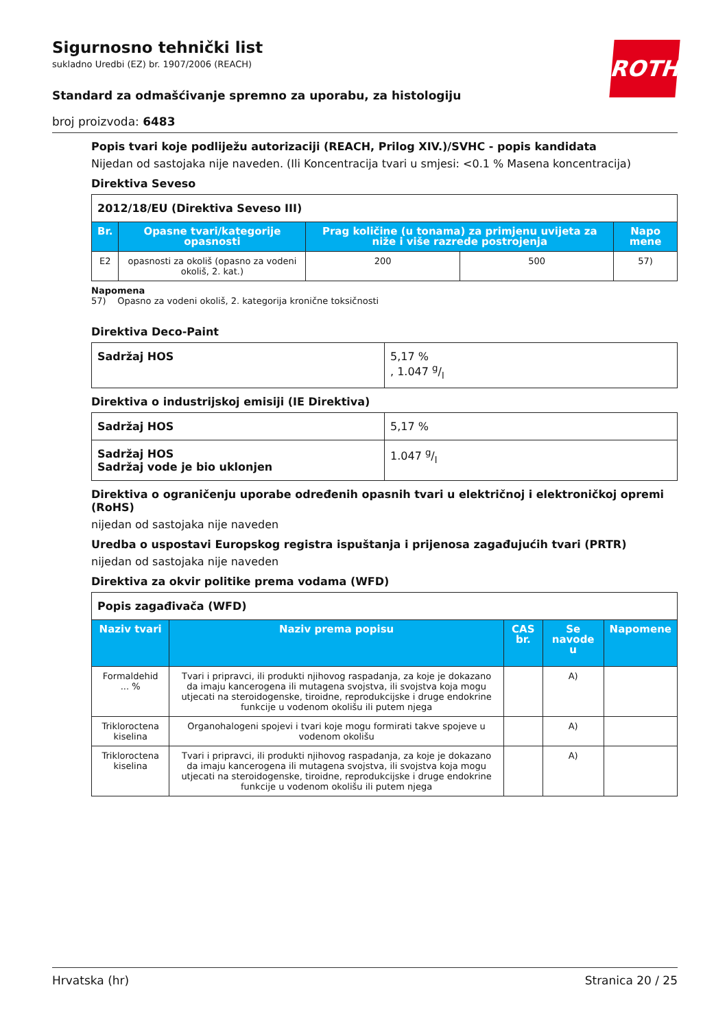ROTH
Sigurnosno tehnički list
sukladno Uredbi (EZ) br. 1907/2006 (REACH)
Standard za odmašćivanje spremno za uporabu, za histologiju
broj proizvoda: 6483
Popis tvari koje podliježu autorizaciji (REACH, Prilog XIV.)/SVHC - popis kandidata
Nijedan od sastojaka nije naveden. (Ili Koncentracija tvari u smjesi: <0.1 % Masena koncentracija)
Direktiva Seveso
| 2012/18/EU (Direktiva Seveso III) | | | | |
| Br. | Opasne tvari/kategorije opasnosti | Prag količine (u tonama) za primjenu uvijeta za niže i više razrede postrojenja | | Napo mene |
| E2 | opasnosti za okoliš (opasno za vodeni okoliš, 2. kat.) | 200 | 500 | 57) |
Napomena
57) Opasno za vodeni okoliš, 2. kategorija kronične toksičnosti
Direktiva Deco-Paint
| Sadržaj HOS | 5,17 % , 1.047 g/l |
Direktiva o industrijskoj emisiji (IE Direktiva)
| Sadržaj HOS | 5,17 % |
| Sadržaj HOS Sadržaj vode je bio uklonjen | 1.047 g/l |
Direktiva o ograničenju uporabe određenih opasnih tvari u električnoj i elektroničkoj opremi (RoHS)
nijedan od sastojaka nije naveden
Uredba o uspostavi Europskog registra ispuštanja i prijenosa zagađujućih tvari (PRTR)
nijedan od sastojaka nije naveden
Direktiva za okvir politike prema vodama (WFD)
| Popis zagađivača (WFD) | | | | |
| Naziv tvari | Naziv prema popisu | CAS br. | Se navode u | Napomene |
| Formaldehid ... % | Tvari i pripravci, ili produkti njihovog raspadanja, za koje je dokazano da imaju kancerogena ili mutagena svojstva, ili svojstva koja mogu utjecati na steroidogenske, tiroidne, reprodukcijske i druge endokrine funkcije u vodenom okolišu ili putem njega | | A) | |
| Trikloroctena kiselina | Organohalogeni spojevi i tvari koje mogu formirati takve spojeve u vodenom okolišu | | A) | |
| Trikloroctena kiselina | Tvari i pripravci, ili produkti njihovog raspadanja, za koje je dokazano da imaju kancerogena ili mutagena svojstva, ili svojstva koja mogu utjecati na steroidogenske, tiroidne, reprodukcijske i druge endokrine funkcije u vodenom okolišu ili putem njega | | A) | |
Hrvatska (hr) Stranica 20 / 25